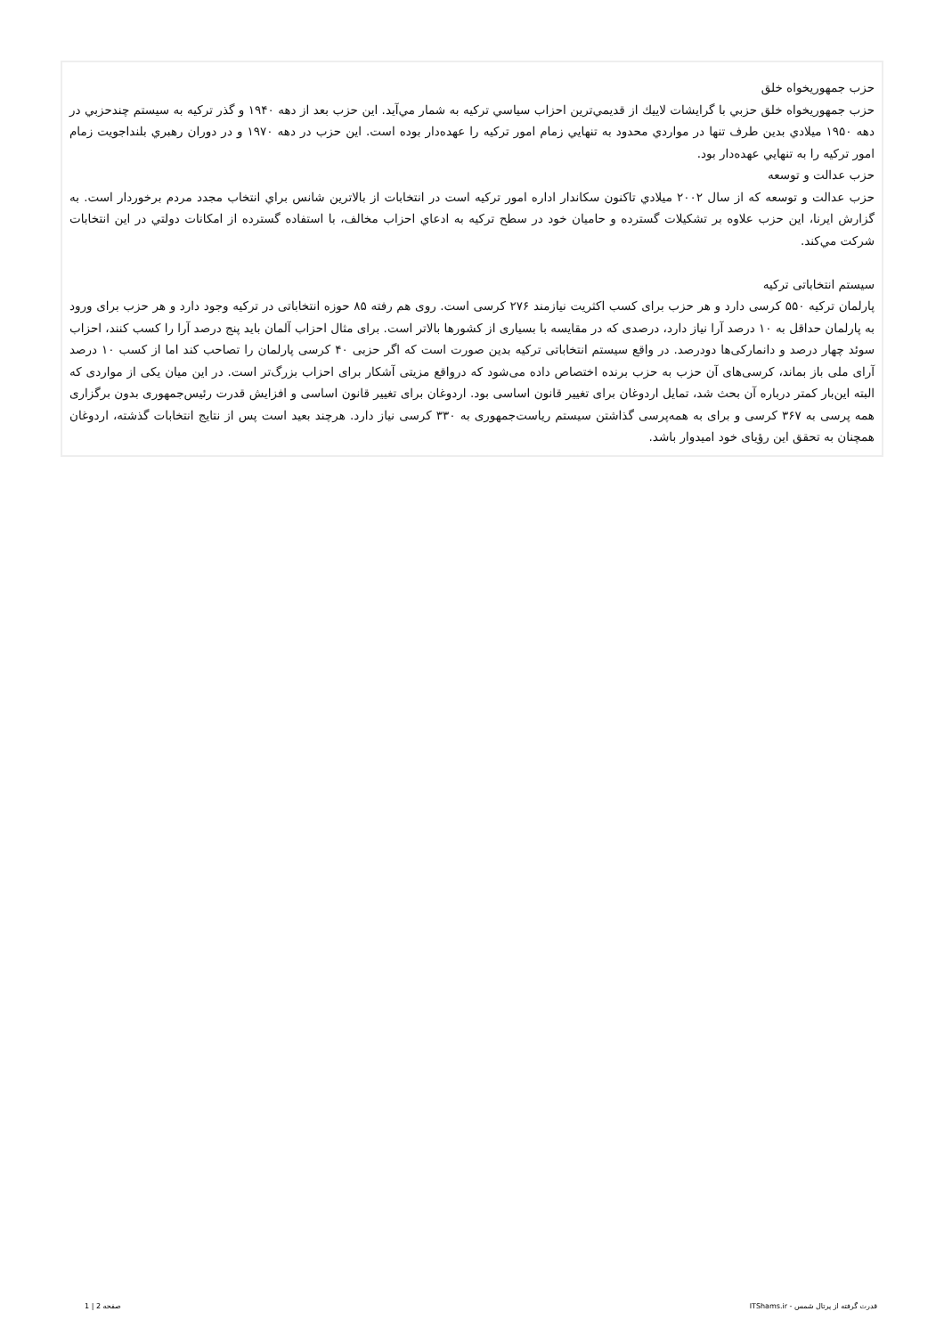حزب جمهوريخواه خلق
حزب جمهوريخواه خلق حزبي با گرايشات لاييك از قديمي‌ترين احزاب سياسي تركيه به شمار مي‌آيد. اين حزب بعد از دهه ۱۹۴۰ و گذر تركيه به سيستم چندحزبي در دهه ۱۹۵۰ ميلادي بدين طرف تنها در مواردي محدود به تنهايي زمام امور تركيه را عهده‌دار بوده است. اين حزب در دهه ۱۹۷۰ و در دوران رهبري بلنداجويت زمام امور تركيه را به تنهايي عهده‌دار بود.
حزب عدالت و توسعه
حزب عدالت و توسعه كه از سال ۲۰۰۲ ميلادي تاكنون سكاندار اداره امور تركيه است در انتخابات از بالاترين شانس براي انتخاب مجدد مردم برخوردار است. به گزارش ايرنا، اين حزب علاوه بر تشكيلات گسترده و حاميان خود در سطح تركيه به ادعاي احزاب مخالف، با استفاده گسترده از امكانات دولتي در اين انتخابات شركت مي‌كند.
سیستم انتخاباتی ترکیه
پارلمان ترکیه ۵۵۰ کرسی دارد و هر حزب برای کسب اکثریت نیازمند ۲۷۶ کرسی است. روی هم رفته ۸۵ حوزه انتخاباتی در ترکیه وجود دارد و هر حزب برای ورود به پارلمان حداقل به ۱۰ درصد آرا نیاز دارد، درصدی که در مقایسه با بسیاری از کشورها بالاتر است. برای مثال احزاب آلمان باید پنج درصد آرا را کسب کنند، احزاب سوئد چهار درصد و دانمارکی‌ها دودرصد. در واقع سیستم انتخاباتی ترکیه بدین صورت است که اگر حزبی ۴۰ کرسی پارلمان را تصاحب کند اما از کسب ۱۰ درصد آرای ملی باز بماند، کرسی‌های آن حزب به حزب برنده اختصاص داده می‌شود که درواقع مزیتی آشکار برای احزاب بزرگ‌تر است. در این میان یکی از مواردی که البته این‌بار کمتر درباره آن بحث شد، تمایل اردوغان برای تغییر قانون اساسی بود. اردوغان برای تغییر قانون اساسی و افزایش قدرت رئیس‌جمهوری بدون برگزاری همه پرسی به ۳۶۷ کرسی و برای به همه‌پرسی گذاشتن سیستم ریاست‌جمهوری به ۳۳۰ کرسی نیاز دارد. هرچند بعید است پس از نتایج انتخابات گذشته، اردوغان همچنان به تحقق این رؤیای خود امیدوار باشد.
قدرت گرفته از پرتال شمس - ITShams.ir صفحه 2 | 1